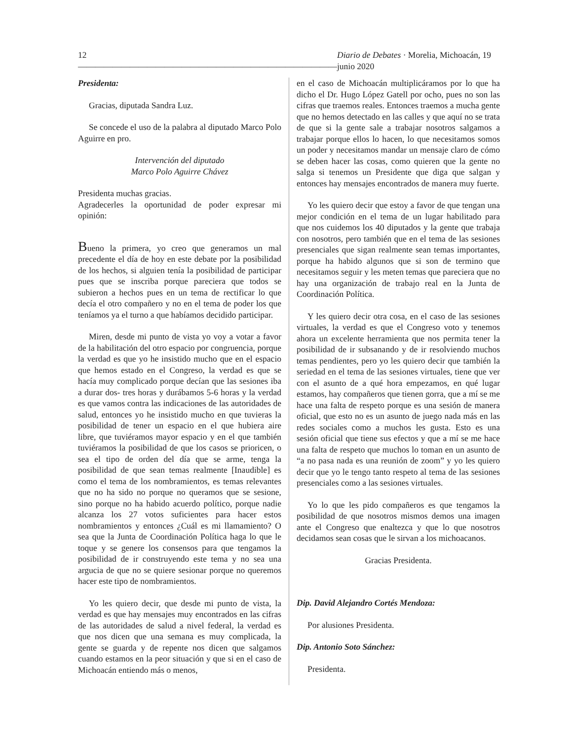12 —————————————————————————————— Diario de Debates · Morelia, Michoacán, 19 junio 2020
Presidenta:
Gracias, diputada Sandra Luz.
Se concede el uso de la palabra al diputado Marco Polo Aguirre en pro.
Intervención del diputado
Marco Polo Aguirre Chávez
Presidenta muchas gracias.
Agradecerles la oportunidad de poder expresar mi opinión:
Bueno la primera, yo creo que generamos un mal precedente el día de hoy en este debate por la posibilidad de los hechos, si alguien tenía la posibilidad de participar pues que se inscriba porque pareciera que todos se subieron a hechos pues en un tema de rectificar lo que decía el otro compañero y no en el tema de poder los que teníamos ya el turno a que habíamos decidido participar.
Miren, desde mi punto de vista yo voy a votar a favor de la habilitación del otro espacio por congruencia, porque la verdad es que yo he insistido mucho que en el espacio que hemos estado en el Congreso, la verdad es que se hacía muy complicado porque decían que las sesiones iba a durar dos- tres horas y durábamos 5-6 horas y la verdad es que vamos contra las indicaciones de las autoridades de salud, entonces yo he insistido mucho en que tuvieras la posibilidad de tener un espacio en el que hubiera aire libre, que tuviéramos mayor espacio y en el que también tuviéramos la posibilidad de que los casos se prioricen, o sea el tipo de orden del día que se arme, tenga la posibilidad de que sean temas realmente [Inaudible] es como el tema de los nombramientos, es temas relevantes que no ha sido no porque no queramos que se sesione, sino porque no ha habido acuerdo político, porque nadie alcanza los 27 votos suficientes para hacer estos nombramientos y entonces ¿Cuál es mi llamamiento? O sea que la Junta de Coordinación Política haga lo que le toque y se genere los consensos para que tengamos la posibilidad de ir construyendo este tema y no sea una argucia de que no se quiere sesionar porque no queremos hacer este tipo de nombramientos.
Yo les quiero decir, que desde mi punto de vista, la verdad es que hay mensajes muy encontrados en las cifras de las autoridades de salud a nivel federal, la verdad es que nos dicen que una semana es muy complicada, la gente se guarda y de repente nos dicen que salgamos cuando estamos en la peor situación y que si en el caso de Michoacán entiendo más o menos,
en el caso de Michoacán multiplicáramos por lo que ha dicho el Dr. Hugo López Gatell por ocho, pues no son las cifras que traemos reales. Entonces traemos a mucha gente que no hemos detectado en las calles y que aquí no se trata de que si la gente sale a trabajar nosotros salgamos a trabajar porque ellos lo hacen, lo que necesitamos somos un poder y necesitamos mandar un mensaje claro de cómo se deben hacer las cosas, como quieren que la gente no salga si tenemos un Presidente que diga que salgan y entonces hay mensajes encontrados de manera muy fuerte.
Yo les quiero decir que estoy a favor de que tengan una mejor condición en el tema de un lugar habilitado para que nos cuidemos los 40 diputados y la gente que trabaja con nosotros, pero también que en el tema de las sesiones presenciales que sigan realmente sean temas importantes, porque ha habido algunos que si son de termino que necesitamos seguir y les meten temas que pareciera que no hay una organización de trabajo real en la Junta de Coordinación Política.
Y les quiero decir otra cosa, en el caso de las sesiones virtuales, la verdad es que el Congreso voto y tenemos ahora un excelente herramienta que nos permita tener la posibilidad de ir subsanando y de ir resolviendo muchos temas pendientes, pero yo les quiero decir que también la seriedad en el tema de las sesiones virtuales, tiene que ver con el asunto de a qué hora empezamos, en qué lugar estamos, hay compañeros que tienen gorra, que a mí se me hace una falta de respeto porque es una sesión de manera oficial, que esto no es un asunto de juego nada más en las redes sociales como a muchos les gusta. Esto es una sesión oficial que tiene sus efectos y que a mí se me hace una falta de respeto que muchos lo toman en un asunto de “a no pasa nada es una reunión de zoom” y yo les quiero decir que yo le tengo tanto respeto al tema de las sesiones presenciales como a las sesiones virtuales.
Yo lo que les pido compañeros es que tengamos la posibilidad de que nosotros mismos demos una imagen ante el Congreso que enaltezca y que lo que nosotros decidamos sean cosas que le sirvan a los michoacanos.
Gracias Presidenta.
Dip. David Alejandro Cortés Mendoza:
Por alusiones Presidenta.
Dip. Antonio Soto Sánchez:
Presidenta.